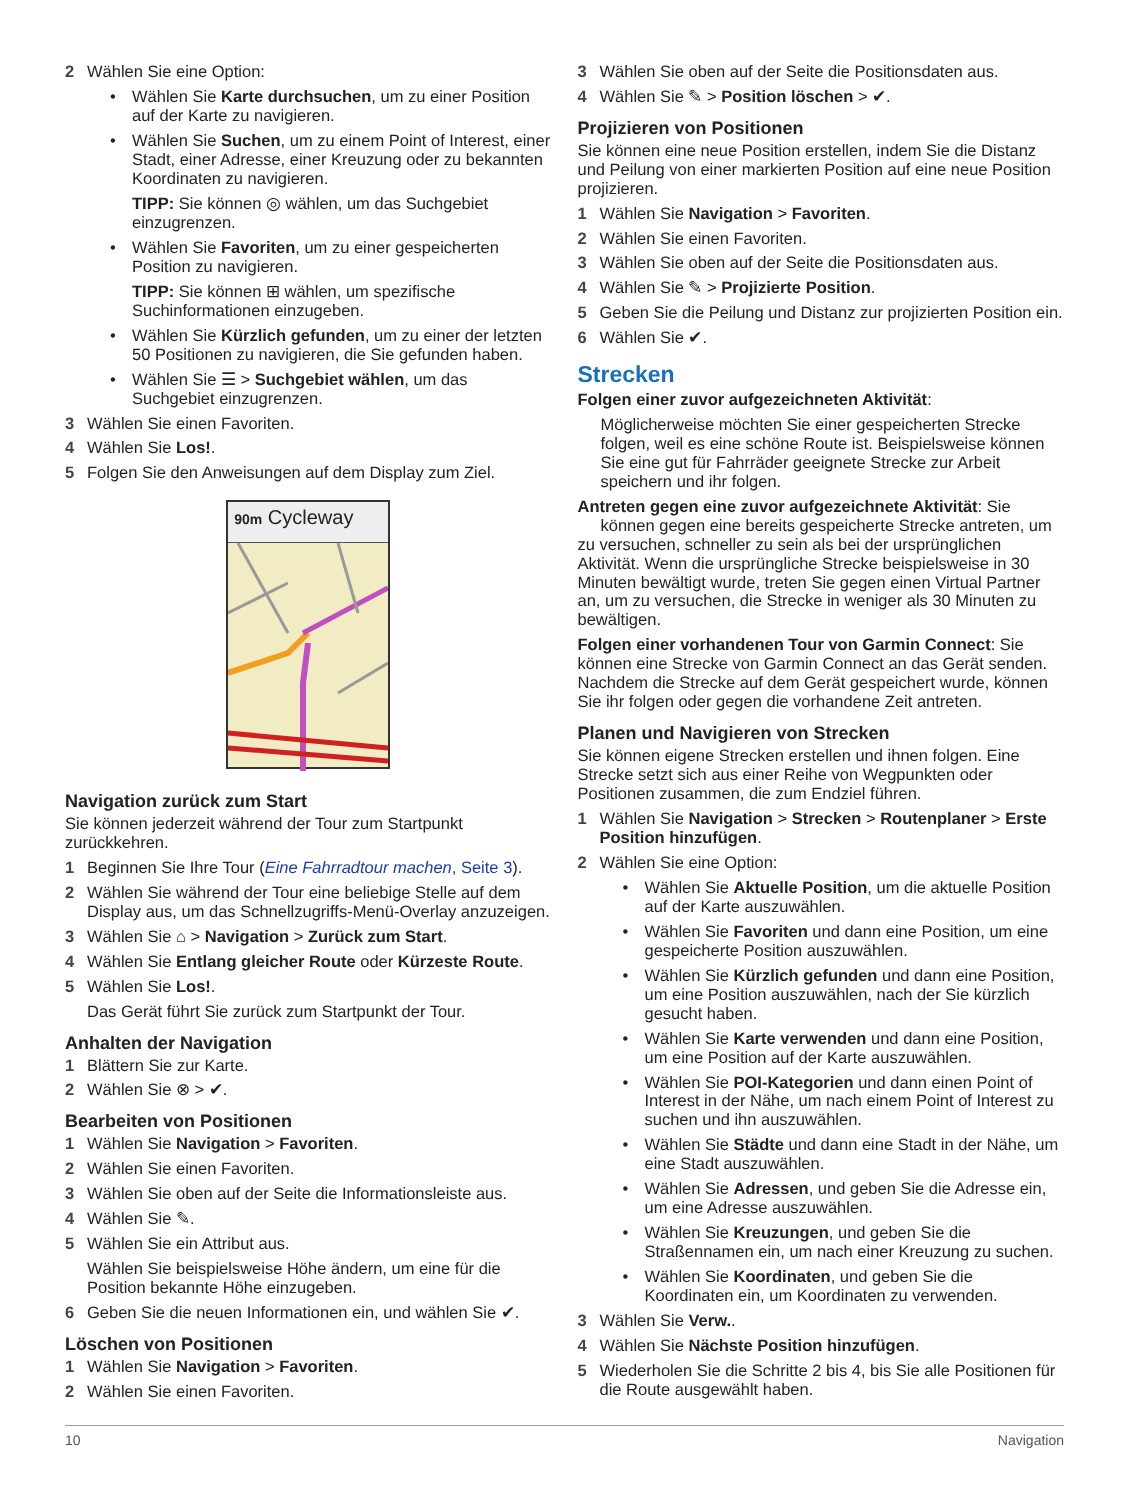2 Wählen Sie eine Option:
• Wählen Sie Karte durchsuchen, um zu einer Position auf der Karte zu navigieren.
• Wählen Sie Suchen, um zu einem Point of Interest, einer Stadt, einer Adresse, einer Kreuzung oder zu bekannten Koordinaten zu navigieren.
TIPP: Sie können ◎ wählen, um das Suchgebiet einzugrenzen.
• Wählen Sie Favoriten, um zu einer gespeicherten Position zu navigieren.
TIPP: Sie können ⊞ wählen, um spezifische Suchinformationen einzugeben.
• Wählen Sie Kürzlich gefunden, um zu einer der letzten 50 Positionen zu navigieren, die Sie gefunden haben.
• Wählen Sie ☰ > Suchgebiet wählen, um das Suchgebiet einzugrenzen.
3 Wählen Sie einen Favoriten.
4 Wählen Sie Los!.
5 Folgen Sie den Anweisungen auf dem Display zum Ziel.
90m Cycleway
Navigation zurück zum Start
Sie können jederzeit während der Tour zum Startpunkt zurückkehren.
1 Beginnen Sie Ihre Tour (Eine Fahrradtour machen, Seite 3).
2 Wählen Sie während der Tour eine beliebige Stelle auf dem Display aus, um das Schnellzugriffs-Menü-Overlay anzuzeigen.
3 Wählen Sie ⌂ > Navigation > Zurück zum Start.
4 Wählen Sie Entlang gleicher Route oder Kürzeste Route.
5 Wählen Sie Los!.
Das Gerät führt Sie zurück zum Startpunkt der Tour.
Anhalten der Navigation
1 Blättern Sie zur Karte.
2 Wählen Sie ⊗ > ✔.
Bearbeiten von Positionen
1 Wählen Sie Navigation > Favoriten.
2 Wählen Sie einen Favoriten.
3 Wählen Sie oben auf der Seite die Informationsleiste aus.
4 Wählen Sie ✎.
5 Wählen Sie ein Attribut aus.
Wählen Sie beispielsweise Höhe ändern, um eine für die Position bekannte Höhe einzugeben.
6 Geben Sie die neuen Informationen ein, und wählen Sie ✔.
Löschen von Positionen
1 Wählen Sie Navigation > Favoriten.
2 Wählen Sie einen Favoriten.
3 Wählen Sie oben auf der Seite die Positionsdaten aus.
4 Wählen Sie ✎ > Position löschen > ✔.
Projizieren von Positionen
Sie können eine neue Position erstellen, indem Sie die Distanz und Peilung von einer markierten Position auf eine neue Position projizieren.
1 Wählen Sie Navigation > Favoriten.
2 Wählen Sie einen Favoriten.
3 Wählen Sie oben auf der Seite die Positionsdaten aus.
4 Wählen Sie ✎ > Projizierte Position.
5 Geben Sie die Peilung und Distanz zur projizierten Position ein.
6 Wählen Sie ✔.
Strecken
Folgen einer zuvor aufgezeichneten Aktivität:
Möglicherweise möchten Sie einer gespeicherten Strecke folgen, weil es eine schöne Route ist. Beispielsweise können Sie eine gut für Fahrräder geeignete Strecke zur Arbeit speichern und ihr folgen.
Antreten gegen eine zuvor aufgezeichnete Aktivität: Sie können gegen eine bereits gespeicherte Strecke antreten, um zu versuchen, schneller zu sein als bei der ursprünglichen Aktivität. Wenn die ursprüngliche Strecke beispielsweise in 30 Minuten bewältigt wurde, treten Sie gegen einen Virtual Partner an, um zu versuchen, die Strecke in weniger als 30 Minuten zu bewältigen.
Folgen einer vorhandenen Tour von Garmin Connect: Sie können eine Strecke von Garmin Connect an das Gerät senden. Nachdem die Strecke auf dem Gerät gespeichert wurde, können Sie ihr folgen oder gegen die vorhandene Zeit antreten.
Planen und Navigieren von Strecken
Sie können eigene Strecken erstellen und ihnen folgen. Eine Strecke setzt sich aus einer Reihe von Wegpunkten oder Positionen zusammen, die zum Endziel führen.
1 Wählen Sie Navigation > Strecken > Routenplaner > Erste Position hinzufügen.
2 Wählen Sie eine Option:
• Wählen Sie Aktuelle Position, um die aktuelle Position auf der Karte auszuwählen.
• Wählen Sie Favoriten und dann eine Position, um eine gespeicherte Position auszuwählen.
• Wählen Sie Kürzlich gefunden und dann eine Position, um eine Position auszuwählen, nach der Sie kürzlich gesucht haben.
• Wählen Sie Karte verwenden und dann eine Position, um eine Position auf der Karte auszuwählen.
• Wählen Sie POI-Kategorien und dann einen Point of Interest in der Nähe, um nach einem Point of Interest zu suchen und ihn auszuwählen.
• Wählen Sie Städte und dann eine Stadt in der Nähe, um eine Stadt auszuwählen.
• Wählen Sie Adressen, und geben Sie die Adresse ein, um eine Adresse auszuwählen.
• Wählen Sie Kreuzungen, und geben Sie die Straßennamen ein, um nach einer Kreuzung zu suchen.
• Wählen Sie Koordinaten, und geben Sie die Koordinaten ein, um Koordinaten zu verwenden.
3 Wählen Sie Verw..
4 Wählen Sie Nächste Position hinzufügen.
5 Wiederholen Sie die Schritte 2 bis 4, bis Sie alle Positionen für die Route ausgewählt haben.
10 Navigation